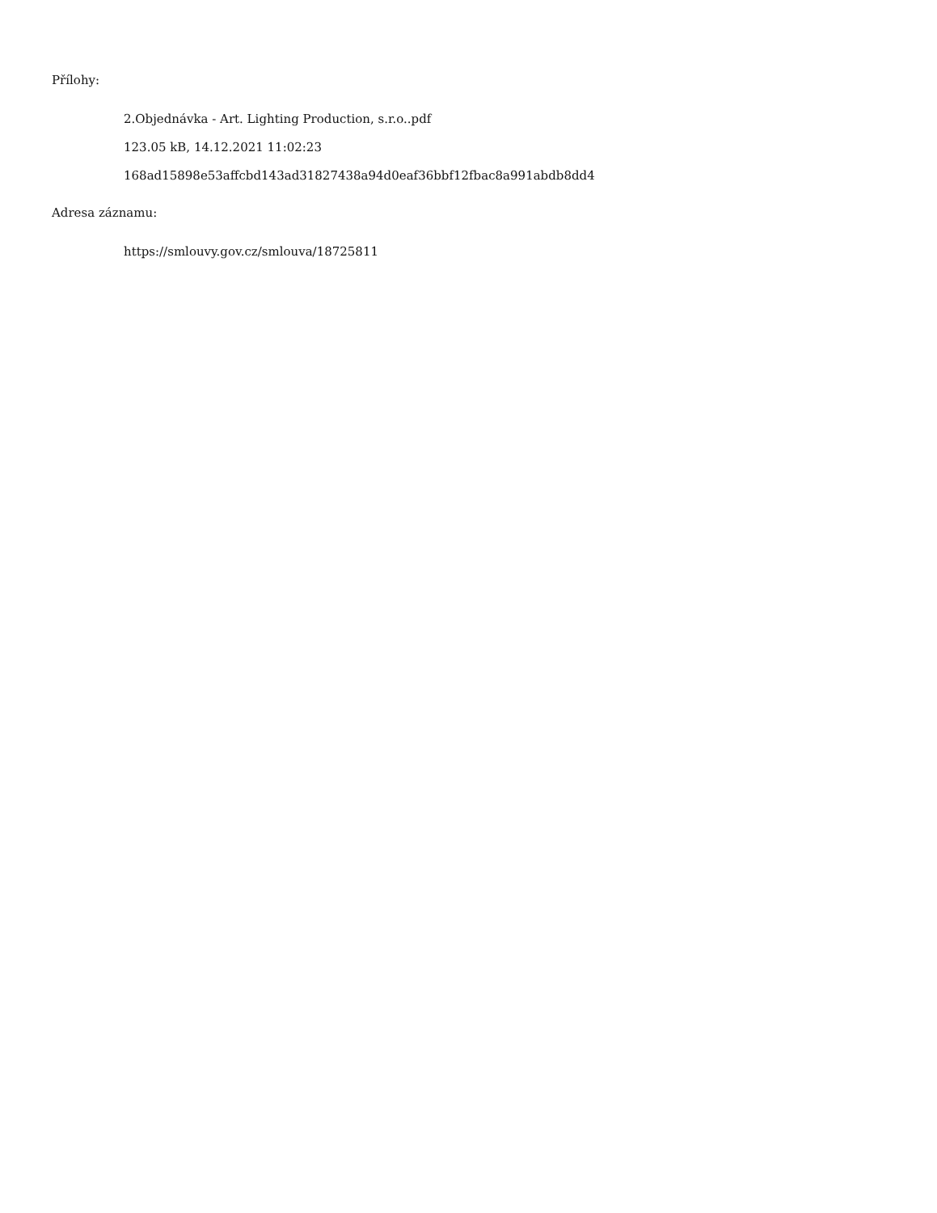Přílohy:
2.Objednávka - Art. Lighting Production, s.r.o..pdf
123.05 kB, 14.12.2021 11:02:23
168ad15898e53affcbd143ad31827438a94d0eaf36bbf12fbac8a991abdb8dd4
Adresa záznamu:
https://smlouvy.gov.cz/smlouva/18725811